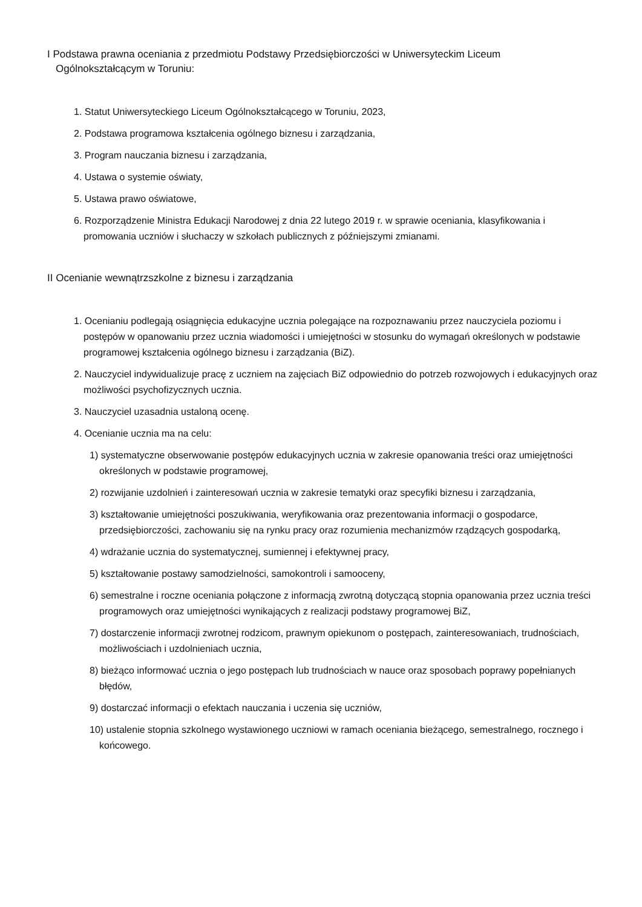I Podstawa prawna oceniania z przedmiotu Podstawy Przedsiębiorczości w Uniwersyteckim Liceum
Ogólnokształcącym w Toruniu:
1. Statut Uniwersyteckiego Liceum Ogólnokształcącego w Toruniu, 2023,
2. Podstawa programowa kształcenia ogólnego biznesu i zarządzania,
3. Program nauczania biznesu i zarządzania,
4. Ustawa o systemie oświaty,
5. Ustawa prawo oświatowe,
6. Rozporządzenie Ministra Edukacji Narodowej z dnia 22 lutego 2019 r. w sprawie oceniania, klasyfikowania i promowania uczniów i słuchaczy w szkołach publicznych z późniejszymi zmianami.
II Ocenianie wewnątrzszkolne z biznesu i zarządzania
1. Ocenianiu podlegają osiągnięcia edukacyjne ucznia polegające na rozpoznawaniu przez nauczyciela poziomu i postępów w opanowaniu przez ucznia wiadomości i umiejętności w stosunku do wymagań określonych w podstawie programowej kształcenia ogólnego biznesu i zarządzania (BiZ).
2. Nauczyciel indywidualizuje pracę z uczniem na zajęciach BiZ odpowiednio do potrzeb rozwojowych i edukacyjnych oraz możliwości psychofizycznych ucznia.
3. Nauczyciel uzasadnia ustaloną ocenę.
4. Ocenianie ucznia ma na celu:
1) systematyczne obserwowanie postępów edukacyjnych ucznia w zakresie opanowania treści oraz umiejętności określonych w podstawie programowej,
2) rozwijanie uzdolnień i zainteresowań ucznia w zakresie tematyki oraz specyfiki biznesu i zarządzania,
3) kształtowanie umiejętności poszukiwania, weryfikowania oraz prezentowania informacji o gospodarce, przedsiębiorczości, zachowaniu się na rynku pracy oraz rozumienia mechanizmów rządzących gospodarką,
4) wdrażanie ucznia do systematycznej, sumiennej i efektywnej pracy,
5) kształtowanie postawy samodzielności, samokontroli i samooceny,
6) semestralne i roczne oceniania połączone z informacją zwrotną dotyczącą stopnia opanowania przez ucznia treści programowych oraz umiejętności wynikających z realizacji podstawy programowej BiZ,
7) dostarczenie informacji zwrotnej rodzicom, prawnym opiekunom o postępach, zainteresowaniach, trudnościach, możliwościach i uzdolnieniach ucznia,
8) bieżąco informować ucznia o jego postępach lub trudnościach w nauce oraz sposobach poprawy popełnianych błędów,
9) dostarczać informacji o efektach nauczania i uczenia się uczniów,
10) ustalenie stopnia szkolnego wystawionego uczniowi w ramach oceniania bieżącego, semestralnego, rocznego i końcowego.